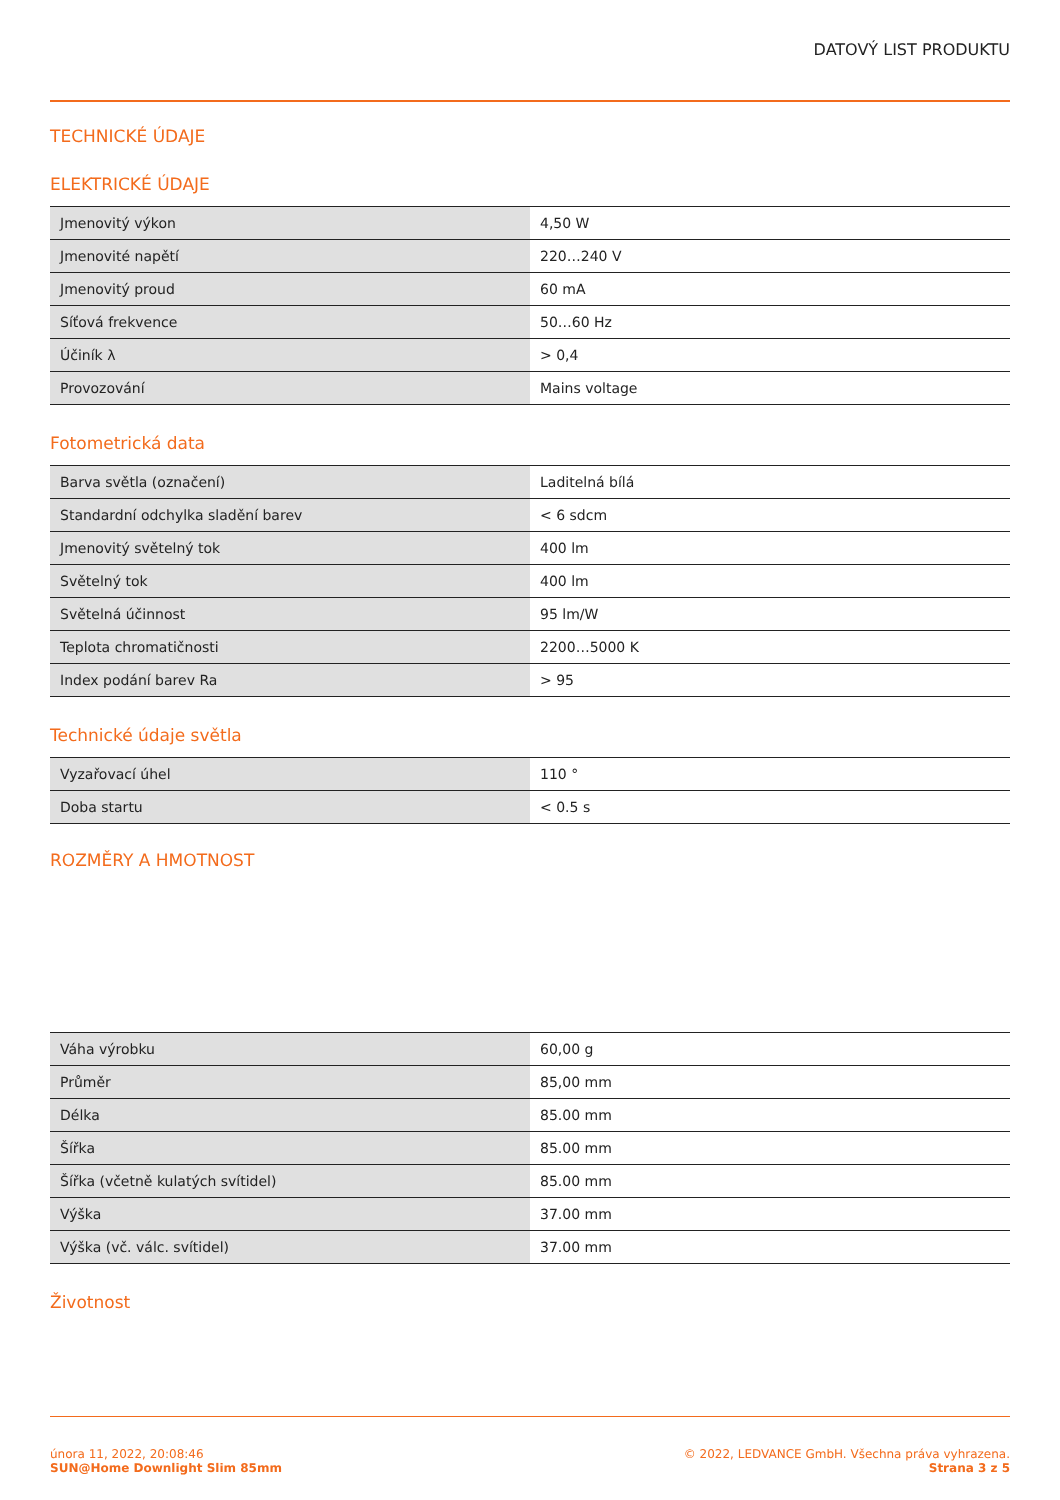DATOVÝ LIST PRODUKTU
TECHNICKÉ ÚDAJE
ELEKTRICKÉ ÚDAJE
| Jmenovitý výkon | 4,50 W |
| Jmenovité napětí | 220…240 V |
| Jmenovitý proud | 60 mA |
| Síťová frekvence | 50…60 Hz |
| Účiník λ | > 0,4 |
| Provozování | Mains voltage |
Fotometrická data
| Barva světla (označení) | Laditelná bílá |
| Standardní odchylka sladění barev | < 6 sdcm |
| Jmenovitý světelný tok | 400 lm |
| Světelný tok | 400 lm |
| Světelná účinnost | 95 lm/W |
| Teplota chromatičnosti | 2200…5000 K |
| Index podání barev Ra | > 95 |
Technické údaje světla
| Vyzařovací úhel | 110 ° |
| Doba startu | < 0.5 s |
ROZMĚRY A HMOTNOST
| Váha výrobku | 60,00 g |
| Průměr | 85,00 mm |
| Délka | 85.00 mm |
| Šířka | 85.00 mm |
| Šířka (včetně kulatých svítidel) | 85.00 mm |
| Výška | 37.00 mm |
| Výška (vč. válc. svítidel) | 37.00 mm |
Životnost
února 11, 2022, 20:08:46
SUN@Home Downlight Slim 85mm
© 2022, LEDVANCE GmbH. Všechna práva vyhrazena.
Strana 3 z 5